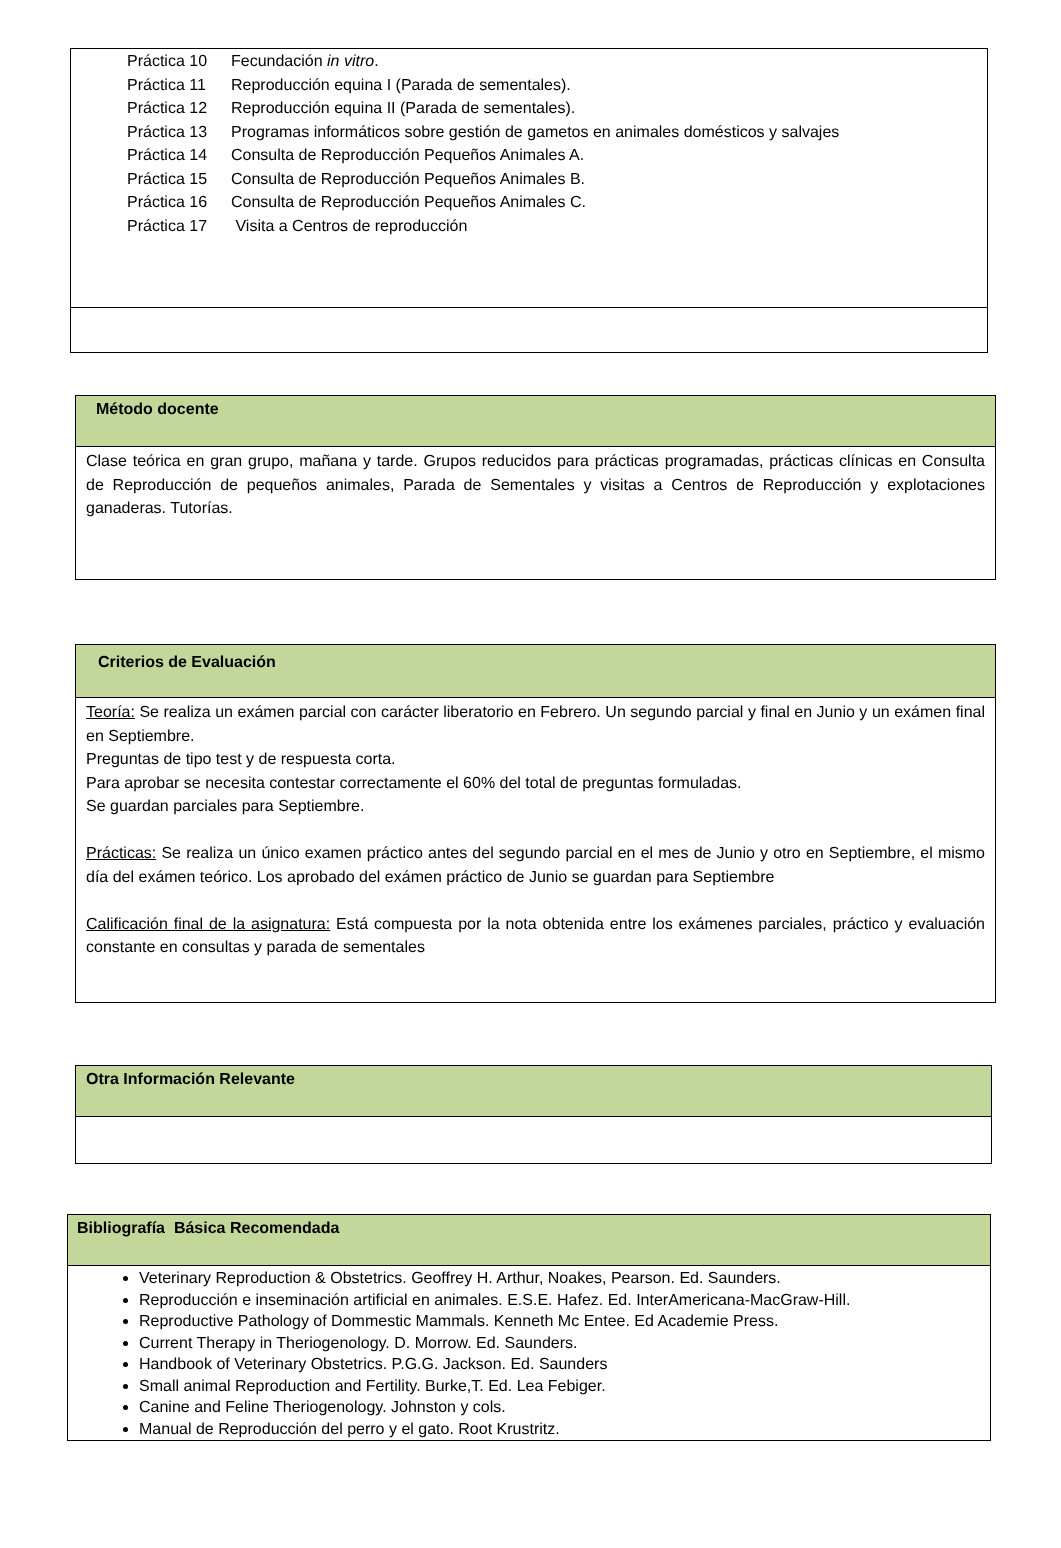| / Práctica 10 / Fecundación in vitro . / / Práctica 11 / Reproducción equina I (Parada de sementales). / / Práctica 12 / Reproducción equina II (Parada de sementales). / / Práctica 13 / Programas informáticos sobre gestión de gametos en animales domésticos y salvajes / / Práctica 14 / Consulta de Reproducción Pequeños Animales A. / / Práctica 15 / Consulta de Reproducción Pequeños Animales B. / / Práctica 16 / Consulta de Reproducción Pequeños Animales C. / / Práctica 17 / Visita a Centros de reproducción / |
| Método docente |
| --- |
| Clase teórica en gran grupo, mañana y tarde. Grupos reducidos para prácticas programadas, prácticas clínicas en Consulta de Reproducción de pequeños animales, Parada de Sementales y visitas a Centros de Reproducción y explotaciones ganaderas. Tutorías. |
| Criterios de Evaluación |
| --- |
| Teoría: Se realiza un exámen parcial con carácter liberatorio en Febrero. Un segundo parcial y final en Junio y un exámen final en Septiembre. Preguntas de tipo test y de respuesta corta. Para aprobar se necesita contestar correctamente el 60% del total de preguntas formuladas. Se guardan parciales para Septiembre. Prácticas: Se realiza un único examen práctico antes del segundo parcial en el mes de Junio y otro en Septiembre, el mismo día del exámen teórico. Los aprobado del exámen práctico de Junio se guardan para Septiembre Calificación final de la asignatura: Está compuesta por la nota obtenida entre los exámenes parciales, práctico y evaluación constante en consultas y parada de sementales |
| Otra Información Relevante |
| --- |
| Bibliografía Básica Recomendada |
| --- |
| Veterinary Reproduction & Obstetrics. Geoffrey H. Arthur, Noakes, Pearson. Ed. Saunders. Reproducción e inseminación artificial en animales. E.S.E. Hafez. Ed. InterAmericana-MacGraw-Hill. Reproductive Pathology of Dommestic Mammals. Kenneth Mc Entee. Ed Academie Press. Current Therapy in Theriogenology. D. Morrow. Ed. Saunders. Handbook of Veterinary Obstetrics. P.G.G. Jackson. Ed. Saunders Small animal Reproduction and Fertility. Burke,T. Ed. Lea Febiger. Canine and Feline Theriogenology. Johnston y cols. Manual de Reproducción del perro y el gato. Root Krustritz. |